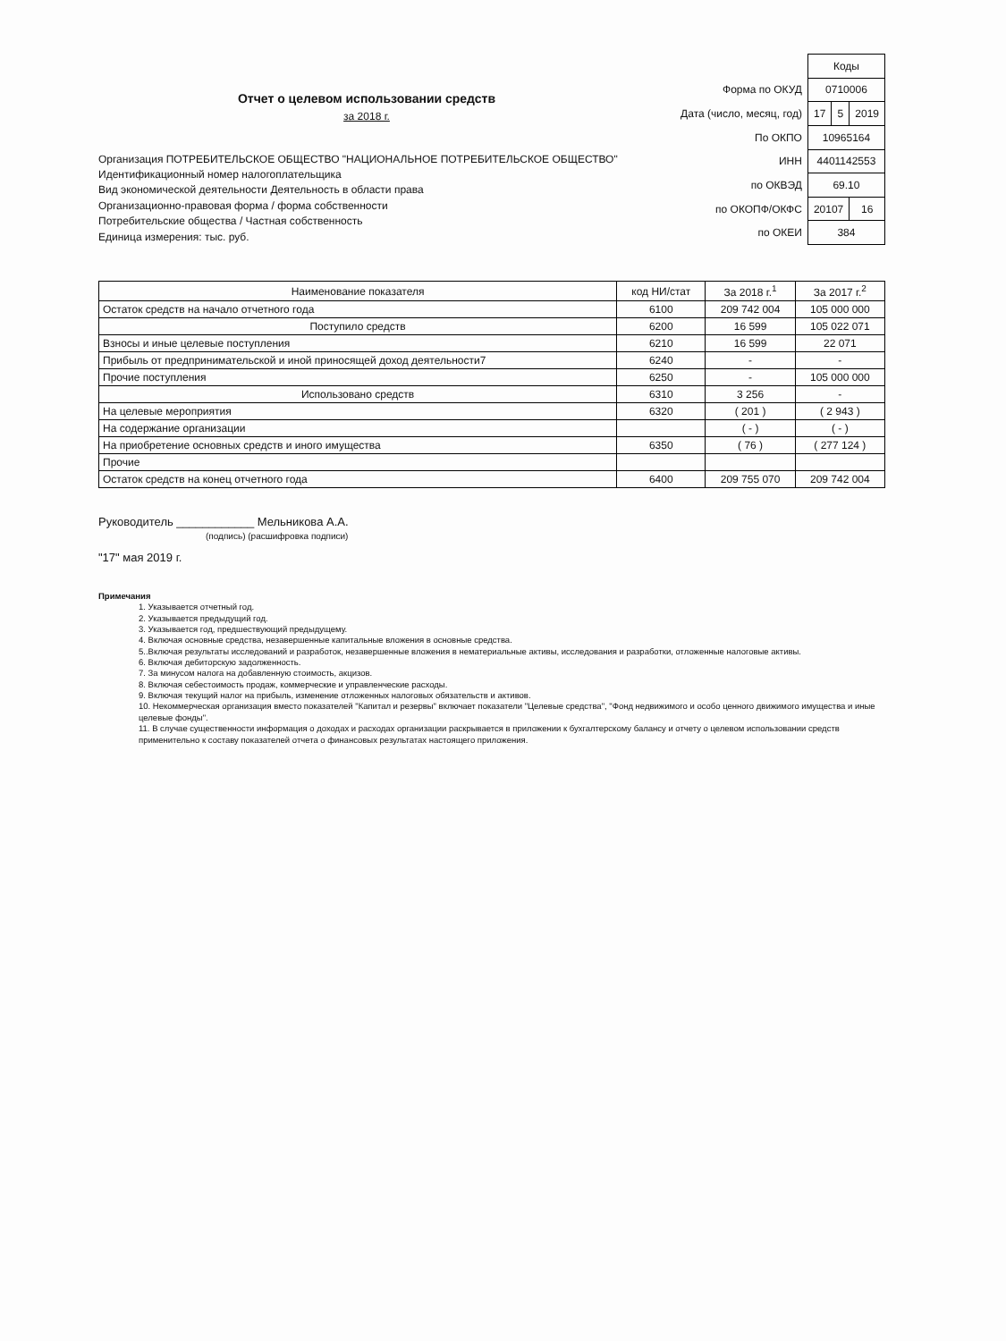Отчет о целевом использовании средств
за 2018 г.
Организация ПОТРЕБИТЕЛЬСКОЕ ОБЩЕСТВО "НАЦИОНАЛЬНОЕ ПОТРЕБИТЕЛЬСКОЕ ОБЩЕСТВО"
Идентификационный номер налогоплательщика
Вид экономической деятельности Деятельность в области права
Организационно-правовая форма / форма собственности
Потребительские общества / Частная собственность
Единица измерения: тыс. руб.
| | Коды | | |
| Форма по ОКУД | 0710006 | | |
| Дата (число, месяц, год) | 17 | 5 | 2019 |
| По ОКПО | 10965164 | | |
| ИНН | 4401142553 | | |
| по ОКВЭД | 69.10 | | |
| по ОКОПФ/ОКФС | 20107 | | 16 |
| по ОКЕИ | 384 | | |
| Наименование показателя | код НИ/стат | За 2018 г.<sup>1</sup> | За 2017 г.<sup>2</sup> |
| --- | --- | --- | --- |
| Остаток средств на начало отчетного года | 6100 | 209 742 004 | 105 000 000 |
| Поступило средств | 6200 | 16 599 | 105 022 071 |
| Взносы и иные целевые поступления | 6210 | 16 599 | 22 071 |
| Прибыль от предпринимательской и иной приносящей доход деятельности7 | 6240 | - | - |
| Прочие поступления | 6250 | - | 105 000 000 |
| Использовано средств | 6310 | 3 256 | - |
| На целевые мероприятия | 6320 | ( 201 ) | ( 2 943 ) |
| На содержание организации | | ( - ) | ( - ) |
| На приобретение основных средств и иного имущества | 6350 | ( 76 ) | ( 277 124 ) |
| Прочие | | | |
| Остаток средств на конец отчетного года | 6400 | 209 755 070 | 209 742 004 |
Руководитель ____________ Мельникова А.А.
(подпись) (расшифровка подписи)
"17" мая 2019 г.
Примечания
1. Указывается отчетный год.
2. Указывается предыдущий год.
3. Указывается год, предшествующий предыдущему.
4. Включая основные средства, незавершенные капитальные вложения в основные средства.
5..Включая результаты исследований и разработок, незавершенные вложения в нематериальные активы, исследования и разработки, отложенные налоговые активы.
6. Включая дебиторскую задолженность.
7. За минусом налога на добавленную стоимость, акцизов.
8. Включая себестоимость продаж, коммерческие и управленческие расходы.
9. Включая текущий налог на прибыль, изменение отложенных налоговых обязательств и активов.
10. Некоммерческая организация вместо показателей "Капитал и резервы" включает показатели "Целевые средства", "Фонд недвижимого и особо ценного движимого имущества и иные целевые фонды".
11. В случае существенности информация о доходах и расходах организации раскрывается в приложении к бухгалтерскому балансу и отчету о целевом использовании средств применительно к составу показателей отчета о финансовых результатах настоящего приложения.